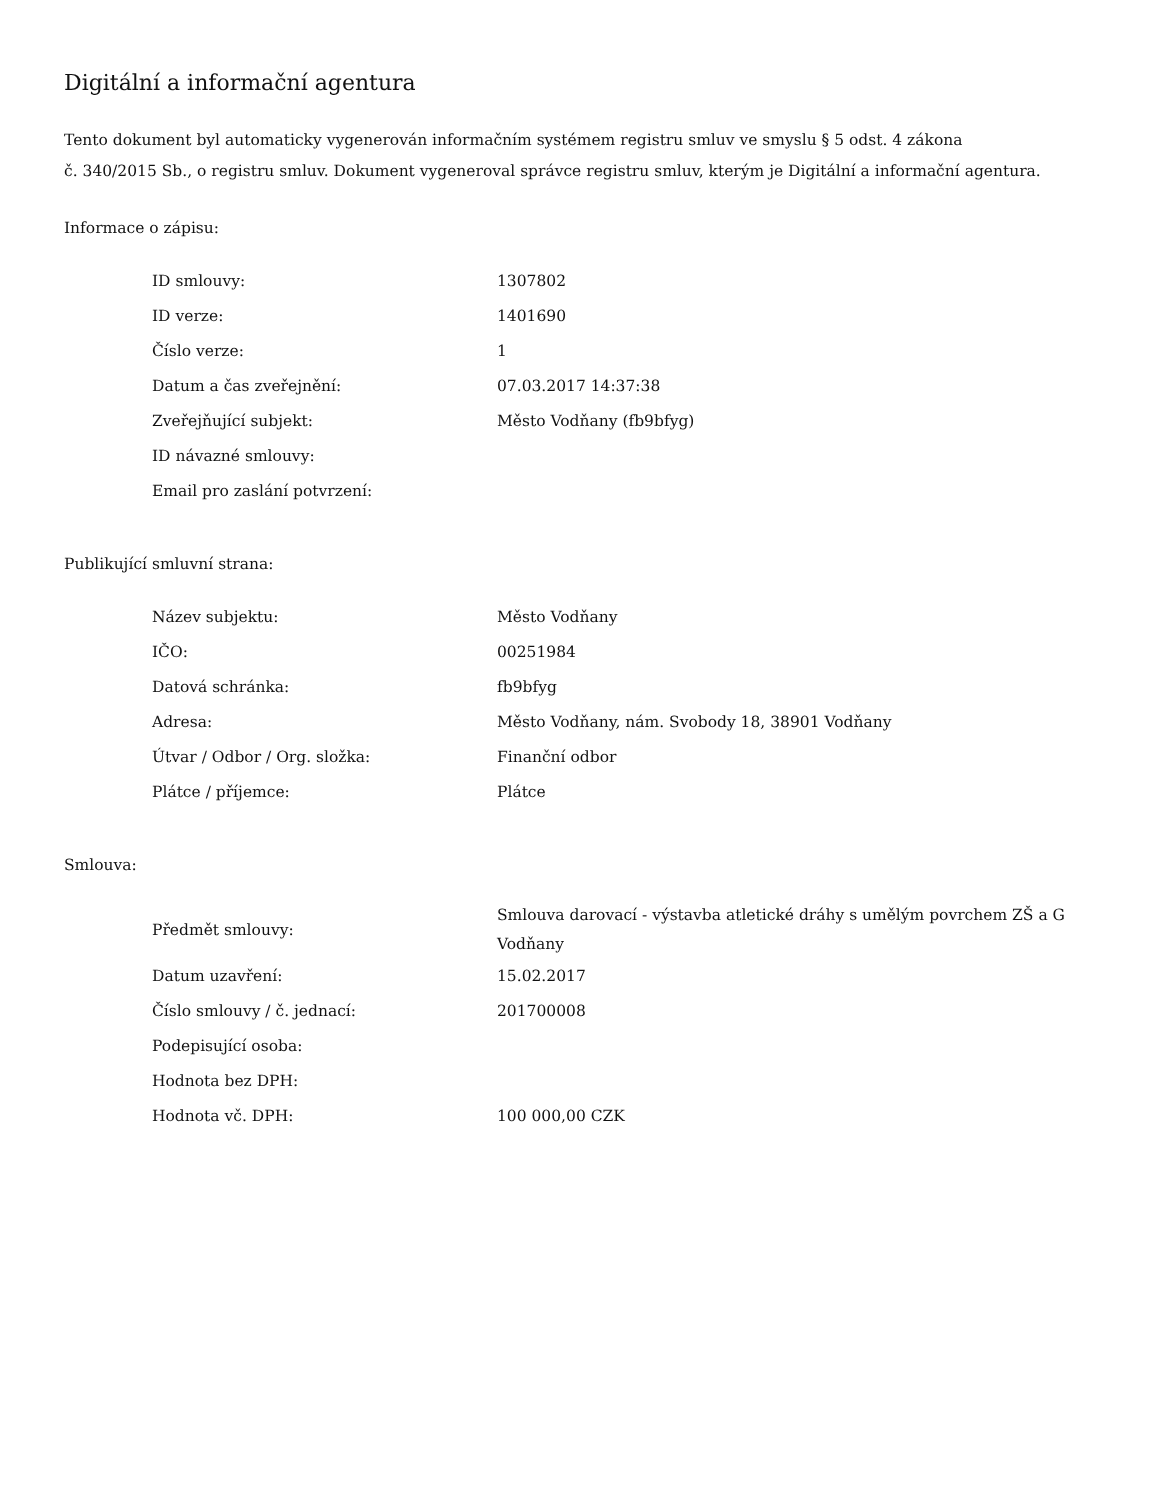Digitální a informační agentura
Tento dokument byl automaticky vygenerován informačním systémem registru smluv ve smyslu § 5 odst. 4 zákona
č. 340/2015 Sb., o registru smluv. Dokument vygeneroval správce registru smluv, kterým je Digitální a informační agentura.
Informace o zápisu:
| ID smlouvy: | 1307802 |
| ID verze: | 1401690 |
| Číslo verze: | 1 |
| Datum a čas zveřejnění: | 07.03.2017 14:37:38 |
| Zveřejňující subjekt: | Město Vodňany (fb9bfyg) |
| ID návazné smlouvy: | |
| Email pro zaslání potvrzení: | |
Publikující smluvní strana:
| Název subjektu: | Město Vodňany |
| IČO: | 00251984 |
| Datová schránka: | fb9bfyg |
| Adresa: | Město Vodňany, nám. Svobody 18, 38901 Vodňany |
| Útvar / Odbor / Org. složka: | Finanční odbor |
| Plátce / příjemce: | Plátce |
Smlouva:
| Předmět smlouvy: | Smlouva darovací - výstavba atletické dráhy s umělým povrchem ZŠ a G Vodňany |
| Datum uzavření: | 15.02.2017 |
| Číslo smlouvy / č. jednací: | 201700008 |
| Podepisující osoba: | |
| Hodnota bez DPH: | |
| Hodnota vč. DPH: | 100 000,00 CZK |